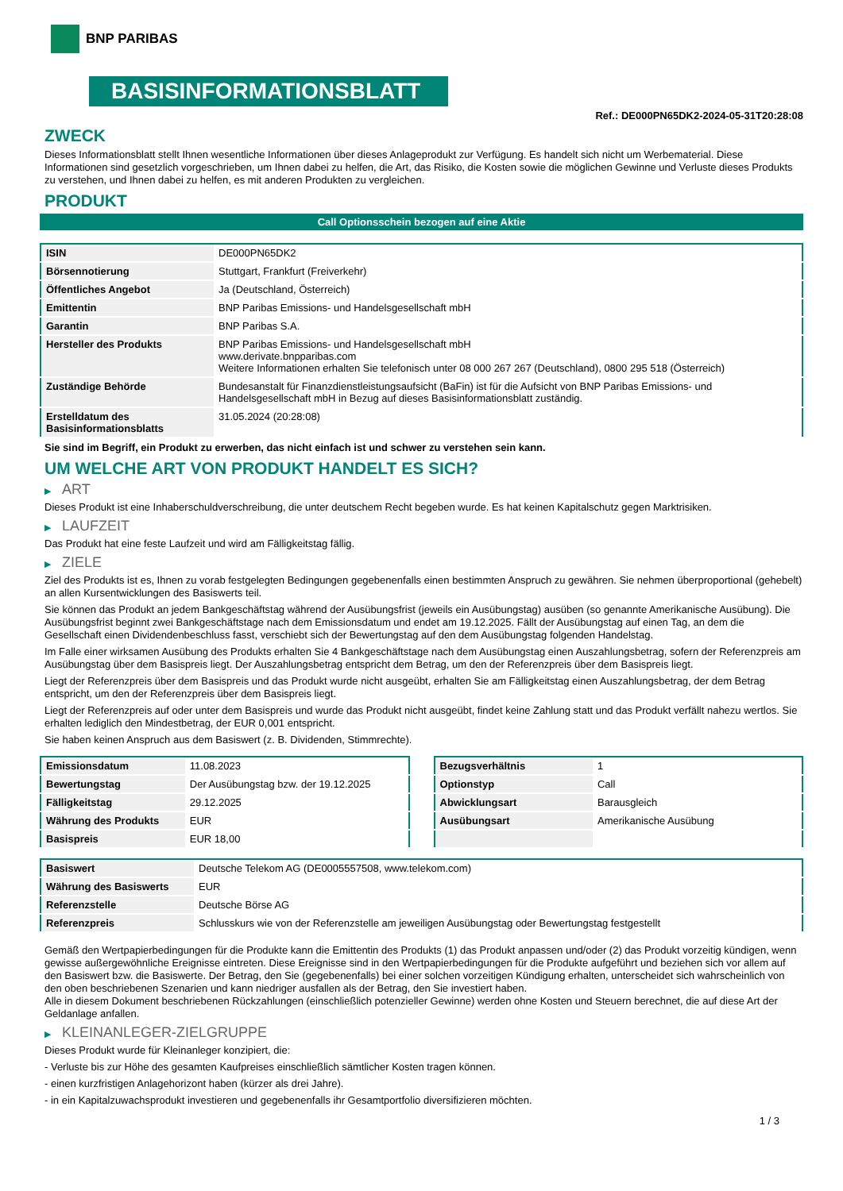BNP PARIBAS
BASISINFORMATIONSBLATT
Ref.: DE000PN65DK2-2024-05-31T20:28:08
ZWECK
Dieses Informationsblatt stellt Ihnen wesentliche Informationen über dieses Anlageprodukt zur Verfügung. Es handelt sich nicht um Werbematerial. Diese Informationen sind gesetzlich vorgeschrieben, um Ihnen dabei zu helfen, die Art, das Risiko, die Kosten sowie die möglichen Gewinne und Verluste dieses Produkts zu verstehen, und Ihnen dabei zu helfen, es mit anderen Produkten zu vergleichen.
PRODUKT
Call Optionsschein bezogen auf eine Aktie
| ISIN | DE000PN65DK2 |
| Börsennotierung | Stuttgart, Frankfurt (Freiverkehr) |
| Öffentliches Angebot | Ja (Deutschland, Österreich) |
| Emittentin | BNP Paribas Emissions- und Handelsgesellschaft mbH |
| Garantin | BNP Paribas S.A. |
| Hersteller des Produkts | BNP Paribas Emissions- und Handelsgesellschaft mbH www.derivate.bnpparibas.com Weitere Informationen erhalten Sie telefonisch unter 08 000 267 267 (Deutschland), 0800 295 518 (Österreich) |
| Zuständige Behörde | Bundesanstalt für Finanzdienstleistungsaufsicht (BaFin) ist für die Aufsicht von BNP Paribas Emissions- und Handelsgesellschaft mbH in Bezug auf dieses Basisinformationsblatt zuständig. |
| Erstelldatum des Basisinformationsblatts | 31.05.2024 (20:28:08) |
Sie sind im Begriff, ein Produkt zu erwerben, das nicht einfach ist und schwer zu verstehen sein kann.
UM WELCHE ART VON PRODUKT HANDELT ES SICH?
▶ ART
Dieses Produkt ist eine Inhaberschuldverschreibung, die unter deutschem Recht begeben wurde. Es hat keinen Kapitalschutz gegen Marktrisiken.
▶ LAUFZEIT
Das Produkt hat eine feste Laufzeit und wird am Fälligkeitstag fällig.
▶ ZIELE
Ziel des Produkts ist es, Ihnen zu vorab festgelegten Bedingungen gegebenenfalls einen bestimmten Anspruch zu gewähren. Sie nehmen überproportional (gehebelt) an allen Kursentwicklungen des Basiswerts teil.
Sie können das Produkt an jedem Bankgeschäftstag während der Ausübungsfrist (jeweils ein Ausübungstag) ausüben (so genannte Amerikanische Ausübung). Die Ausübungsfrist beginnt zwei Bankgeschäftstage nach dem Emissionsdatum und endet am 19.12.2025. Fällt der Ausübungstag auf einen Tag, an dem die Gesellschaft einen Dividendenbeschluss fasst, verschiebt sich der Bewertungstag auf den dem Ausübungstag folgenden Handelstag.
Im Falle einer wirksamen Ausübung des Produkts erhalten Sie 4 Bankgeschäftstage nach dem Ausübungstag einen Auszahlungsbetrag, sofern der Referenzpreis am Ausübungstag über dem Basispreis liegt. Der Auszahlungsbetrag entspricht dem Betrag, um den der Referenzpreis über dem Basispreis liegt.
Liegt der Referenzpreis über dem Basispreis und das Produkt wurde nicht ausgeübt, erhalten Sie am Fälligkeitstag einen Auszahlungsbetrag, der dem Betrag entspricht, um den der Referenzpreis über dem Basispreis liegt.
Liegt der Referenzpreis auf oder unter dem Basispreis und wurde das Produkt nicht ausgeübt, findet keine Zahlung statt und das Produkt verfällt nahezu wertlos. Sie erhalten lediglich den Mindestbetrag, der EUR 0,001 entspricht.
Sie haben keinen Anspruch aus dem Basiswert (z. B. Dividenden, Stimmrechte).
| Emissionsdatum | 11.08.2023 |
| Bewertungstag | Der Ausübungstag bzw. der 19.12.2025 |
| Fälligkeitstag | 29.12.2025 |
| Währung des Produkts | EUR |
| Basispreis | EUR 18,00 |
| Bezugsverhältnis | 1 |
| Optionstyp | Call |
| Abwicklungsart | Barausgleich |
| Ausübungsart | Amerikanische Ausübung |
| Basiswert | Deutsche Telekom AG (DE0005557508, www.telekom.com) |
| Währung des Basiswerts | EUR |
| Referenzstelle | Deutsche Börse AG |
| Referenzpreis | Schlusskurs wie von der Referenzstelle am jeweiligen Ausübungstag oder Bewertungstag festgestellt |
Gemäß den Wertpapierbedingungen für die Produkte kann die Emittentin des Produkts (1) das Produkt anpassen und/oder (2) das Produkt vorzeitig kündigen, wenn gewisse außergewöhnliche Ereignisse eintreten. Diese Ereignisse sind in den Wertpapierbedingungen für die Produkte aufgeführt und beziehen sich vor allem auf den Basiswert bzw. die Basiswerte. Der Betrag, den Sie (gegebenenfalls) bei einer solchen vorzeitigen Kündigung erhalten, unterscheidet sich wahrscheinlich von den oben beschriebenen Szenarien und kann niedriger ausfallen als der Betrag, den Sie investiert haben.
Alle in diesem Dokument beschriebenen Rückzahlungen (einschließlich potenzieller Gewinne) werden ohne Kosten und Steuern berechnet, die auf diese Art der Geldanlage anfallen.
▶ KLEINANLEGER-ZIELGRUPPE
Dieses Produkt wurde für Kleinanleger konzipiert, die:
- Verluste bis zur Höhe des gesamten Kaufpreises einschließlich sämtlicher Kosten tragen können.
- einen kurzfristigen Anlagehorizont haben (kürzer als drei Jahre).
- in ein Kapitalzuwachsprodukt investieren und gegebenenfalls ihr Gesamtportfolio diversifizieren möchten.
1 / 3